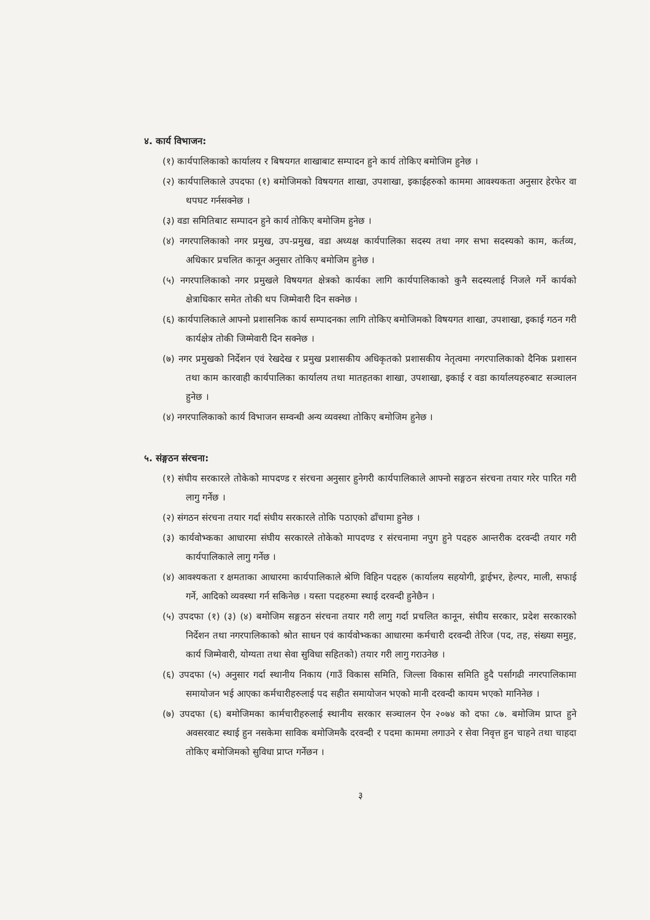४. कार्य विभाजन:
(१) कार्यपालिकाको कार्यालय र बिषयगत शाखाबाट सम्पादन हुने कार्य तोकिए बमोजिम हुनेछ ।
(२) कार्यपालिकाले उपदफा (१) बमोजिमको विषयगत शाखा, उपशाखा, इकाईहरुको काममा आवश्यकता अनुसार हेरफेर वा थपघट गर्नसक्नेछ ।
(३) वडा समितिबाट सम्पादन हुने कार्य तोकिए बमोजिम हुनेछ ।
(४) नगरपालिकाको नगर प्रमुख, उप-प्रमुख, वडा अध्यक्ष कार्यपालिका सदस्य तथा नगर सभा सदस्यको काम, कर्तव्य, अधिकार प्रचलित कानून अनुसार तोकिए बमोजिम हुनेछ ।
(५) नगरपालिकाको नगर प्रमुखले विषयगत क्षेत्रको कार्यका लागि कार्यपालिकाको कुनै सदस्यलाई निजले गर्ने कार्यको क्षेत्राधिकार समेत तोकी थप जिम्मेवारी दिन सक्नेछ ।
(६) कार्यपालिकाले आफ्नो प्रशासनिक कार्य सम्पादनका लागि तोकिए बमोजिमको विषयगत शाखा, उपशाखा, इकाई गठन गरी कार्यक्षेत्र तोकी जिम्मेवारी दिन सक्नेछ ।
(७) नगर प्रमुखको निर्देशन एवं रेखदेख र प्रमुख प्रशासकीय अधिकृतको प्रशासकीय नेतृत्वमा नगरपालिकाको दैनिक प्रशासन तथा काम कारवाही कार्यपालिका कार्यालय तथा मातहतका शाखा, उपशाखा, इकाई र वडा कार्यालयहरुबाट सञ्चालन हुनेछ ।
(४) नगरपालिकाको कार्य विभाजन सम्वन्धी अन्य व्यवस्था तोकिए बमोजिम हुनेछ ।
५. संङ्गठन संरचना:
(१) संघीय सरकारले तोकेको मापदण्ड र संरचना अनुसार हुनेगरी कार्यपालिकाले आफ्नो सङ्गठन संरचना तयार गरेर पारित गरी लागु गर्नेछ ।
(२) संगठन संरचना तयार गर्दा संघीय सरकारले तोकि पठाएको ढाँचामा हुनेछ ।
(३) कार्यवोभ्कका आधारमा संघीय सरकारले तोकेको मापदण्ड र संरचनामा नपुग हुने पदहरु आन्तरीक दरवन्दी तयार गरी कार्यपालिकाले लागु गर्नेछ ।
(४) आवश्यकता र क्षमताका आधारमा कार्यपालिकाले श्रेणि विहिन पदहरु (कार्यालय सहयोगी, ड्राईभर, हेल्पर, माली, सफाई गर्ने, आदिको व्यवस्था गर्न सकिनेछ । यस्ता पदहरुमा स्थाई दरवन्दी हुनेछैन ।
(५) उपदफा (१) (३) (४) बमोजिम सङ्गठन संरचना तयार गरी लागु गर्दा प्रचलित कानून, संघीय सरकार, प्रदेश सरकारको निर्देशन तथा नगरपालिकाको श्रोत साधन एवं कार्यवोभ्कका आधारमा कर्मचारी दरवन्दी तेरिज (पद, तह, संख्या समुह, कार्य जिम्मेवारी, योग्यता तथा सेवा सुविधा सहितको) तयार गरी लागु गराउनेछ ।
(६) उपदफा (५) अनुसार गर्दा स्थानीय निकाय (गाउँ विकास समिति, जिल्ला विकास समिति हुदै पर्सागढी नगरपालिकामा समायोजन भई आएका कर्मचारीहरुलाई पद सहीत समायोजन भएको मानी दरवन्दी कायम भएको मानिनेछ ।
(७) उपदफा (६) बमोजिमका कार्मचारीहरुलाई स्थानीय सरकार सञ्चालन ऐन २०७४ को दफा ८७. बमोजिम प्राप्त हुने अवसरवाट स्थाई हुन नसकेमा साविक बमोजिमकै दरवन्दी र पदमा काममा लगाउने र सेवा निवृत्त हुन चाहने तथा चाहदा तोकिए बमोजिमको सुविधा प्राप्त गर्नेछन ।
३